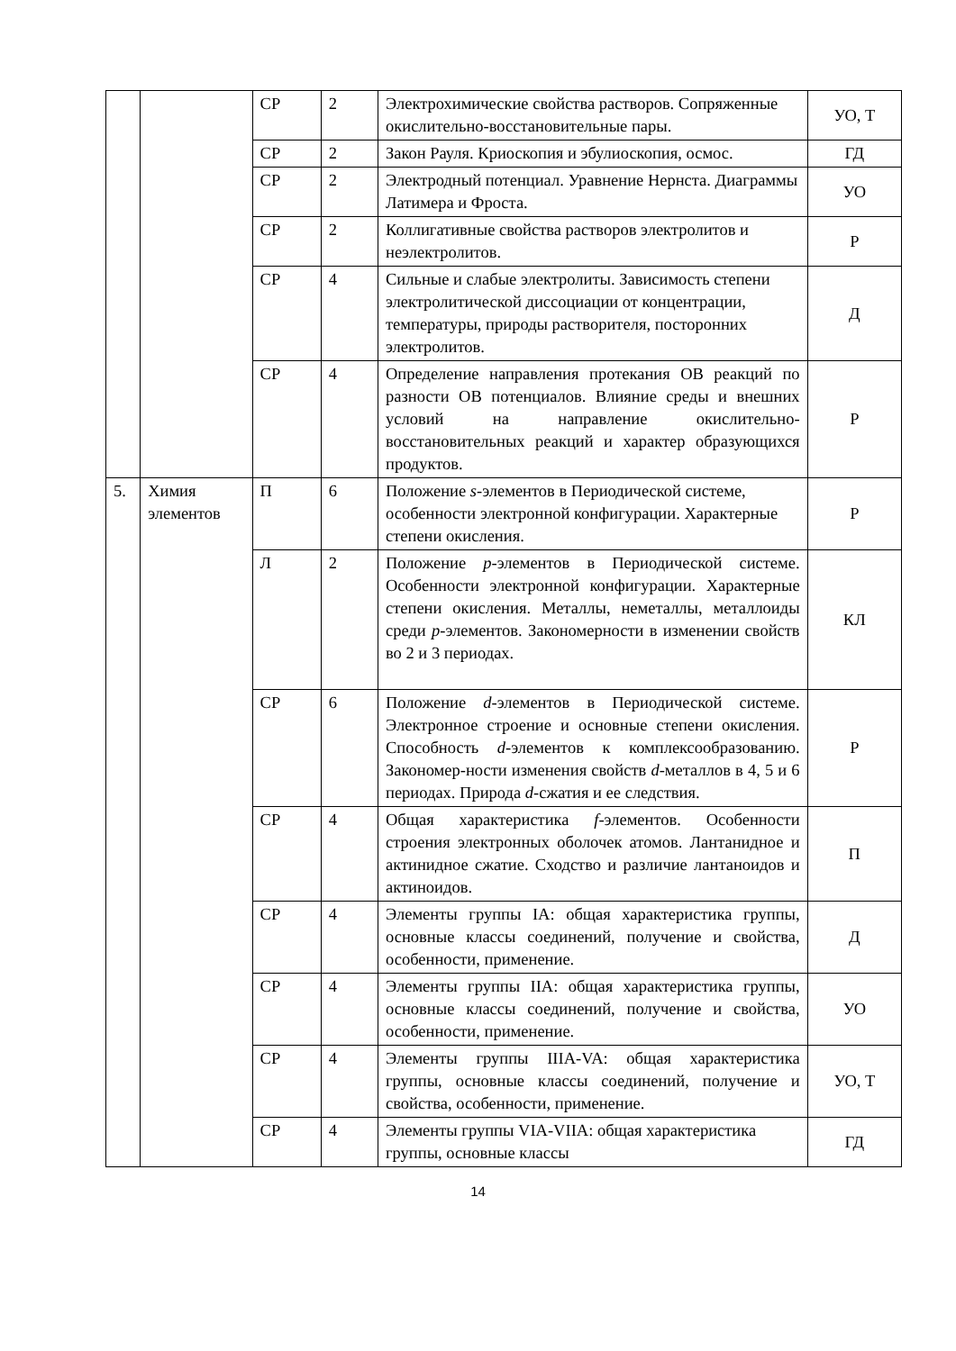| | | СР | 2 | Электрохимические свойства растворов. Сопряженные окислительно-восстановительные пары. | УО, Т |
| | | СР | 2 | Закон Рауля. Криоскопия и эбулиоскопия, осмос. | ГД |
| | | СР | 2 | Электродный потенциал. Уравнение Нернста. Диаграммы Латимера и Фроста. | УО |
| | | СР | 2 | Коллигативные свойства растворов электролитов и неэлектролитов. | Р |
| | | СР | 4 | Сильные и слабые электролиты. Зависимость степени электролитической диссоциации от концентрации, температуры, природы растворителя, посторонних электролитов. | Д |
| | | СР | 4 | Определение направления протекания ОВ реакций по разности ОВ потенциалов. Влияние среды и внешних условий на направление окислительно-восстановительных реакций и характер образующихся продуктов. | Р |
| 5. | Химия элементов | П | 6 | Положение s -элементов в Периодической системе, особенности электронной конфигурации. Характерные степени окисления. | Р |
| | | Л | 2 | Положение p -элементов в Периодической системе. Особенности электронной конфигурации. Характерные степени окисления. Металлы, неметаллы, металлоиды среди p -элементов. Закономерности в изменении свойств во 2 и 3 периодах. | КЛ |
| | | СР | 6 | Положение d -элементов в Периодической системе. Электронное строение и основные степени окисления. Способность d -элементов к комплексообразованию. Закономер-ности изменения свойств d -металлов в 4, 5 и 6 периодах. Природа d -сжатия и ее следствия. | Р |
| | | СР | 4 | Общая характеристика f -элементов. Особенности строения электронных оболочек атомов. Лантанидное и актинидное сжатие. Сходство и различие лантаноидов и актиноидов. | П |
| | | СР | 4 | Элементы группы IA: общая характеристика группы, основные классы соединений, получение и свойства, особенности, применение. | Д |
| | | СР | 4 | Элементы группы IIA: общая характеристика группы, основные классы соединений, получение и свойства, особенности, применение. | УО |
| | | СР | 4 | Элементы группы IIIA-VA: общая характеристика группы, основные классы соединений, получение и свойства, особенности, применение. | УО, Т |
| | | СР | 4 | Элементы группы VIA-VIIA: общая характеристика группы, основные классы | ГД |
14